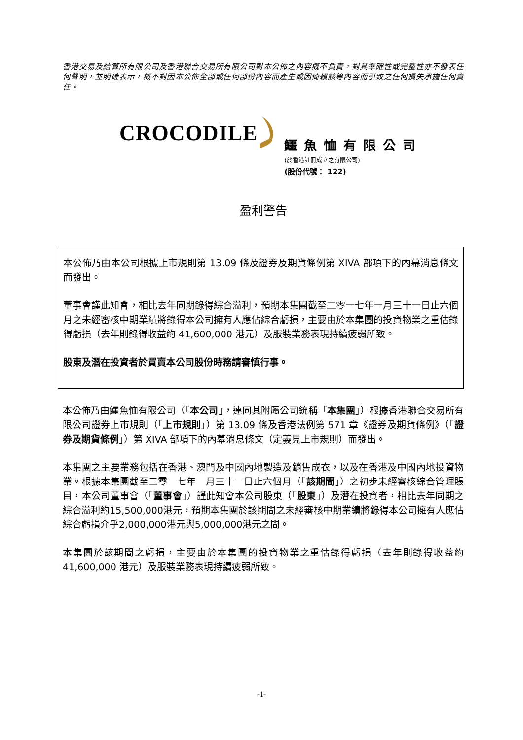香港交易及結算所有限公司及香港聯合交易所有限公司對本公佈之內容概不負責，對其準確性或完整性亦不發表任何聲明，並明確表示，概不對因本公佈全部或任何部份內容而產生或因倚賴該等內容而引致之任何損失承擔任何責任。
CROCODILE
鱷魚恤有限公司
(於香港註冊成立之有限公司)
(股份代號： 122)
盈利警告
本公佈乃由本公司根據上市規則第 13.09 條及證券及期貨條例第 XIVA 部項下的內幕消息條文而發出。
董事會謹此知會，相比去年同期錄得綜合溢利，預期本集團截至二零一七年一月三十一日止六個月之未經審核中期業績將錄得本公司擁有人應佔綜合虧損，主要由於本集團的投資物業之重估錄得虧損（去年則錄得收益約 41,600,000 港元）及服裝業務表現持續疲弱所致。
股東及潛在投資者於買賣本公司股份時務請審慎行事。
本公佈乃由鱷魚恤有限公司（「本公司」，連同其附屬公司統稱「本集團」）根據香港聯合交易所有限公司證券上市規則（「上市規則」）第 13.09 條及香港法例第 571 章《證券及期貨條例》（「證券及期貨條例」）第 XIVA 部項下的內幕消息條文（定義見上市規則）而發出。
本集團之主要業務包括在香港、澳門及中國內地製造及銷售成衣，以及在香港及中國內地投資物業。根據本集團截至二零一七年一月三十一日止六個月（「該期間」）之初步未經審核綜合管理賬目，本公司董事會（「董事會」）謹此知會本公司股東（「股東」）及潛在投資者，相比去年同期之綜合溢利約15,500,000港元，預期本集團於該期間之未經審核中期業績將錄得本公司擁有人應佔綜合虧損介乎2,000,000港元與5,000,000港元之間。
本集團於該期間之虧損，主要由於本集團的投資物業之重估錄得虧損（去年則錄得收益約 41,600,000 港元）及服裝業務表現持續疲弱所致。
-1-